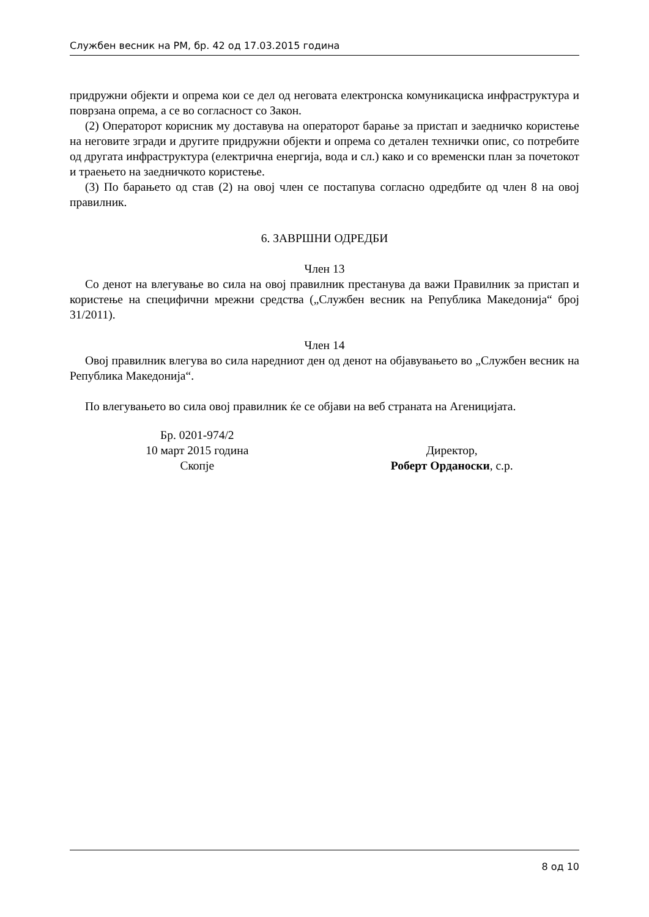Службен весник на РМ, бр. 42 од 17.03.2015 година
придружни објекти и опрема кои се дел од неговата електронска комуникациска инфраструктура и поврзана опрема, а се во согласност со Закон.
(2) Операторот корисник му доставува на операторот барање за пристап и заедничко користење на неговите згради и другите придружни објекти и опрема со детален технички опис, со потребите од другата инфраструктура (електрична енергија, вода и сл.) како и со временски план за почетокот и траењето на заедничкото користење.
(3) По барањето од став (2) на овој член се постапува согласно одредбите од член 8 на овој правилник.
6. ЗАВРШНИ ОДРЕДБИ
Член 13
Со денот на влегување во сила на овој правилник престанува да важи Правилник за пристап и користење на специфични мрежни средства („Службен весник на Република Македонија“ број 31/2011).
Член 14
Овој правилник влегува во сила наредниот ден од денот на објавувањето во „Службен весник на Република Македонија“.
По влегувањето во сила овој правилник ќе се објави на веб страната на Агеницијата.
Бр. 0201-974/2
10 март 2015 година
Скопје
Директор,
Роберт Ордaноски, с.р.
8 од 10